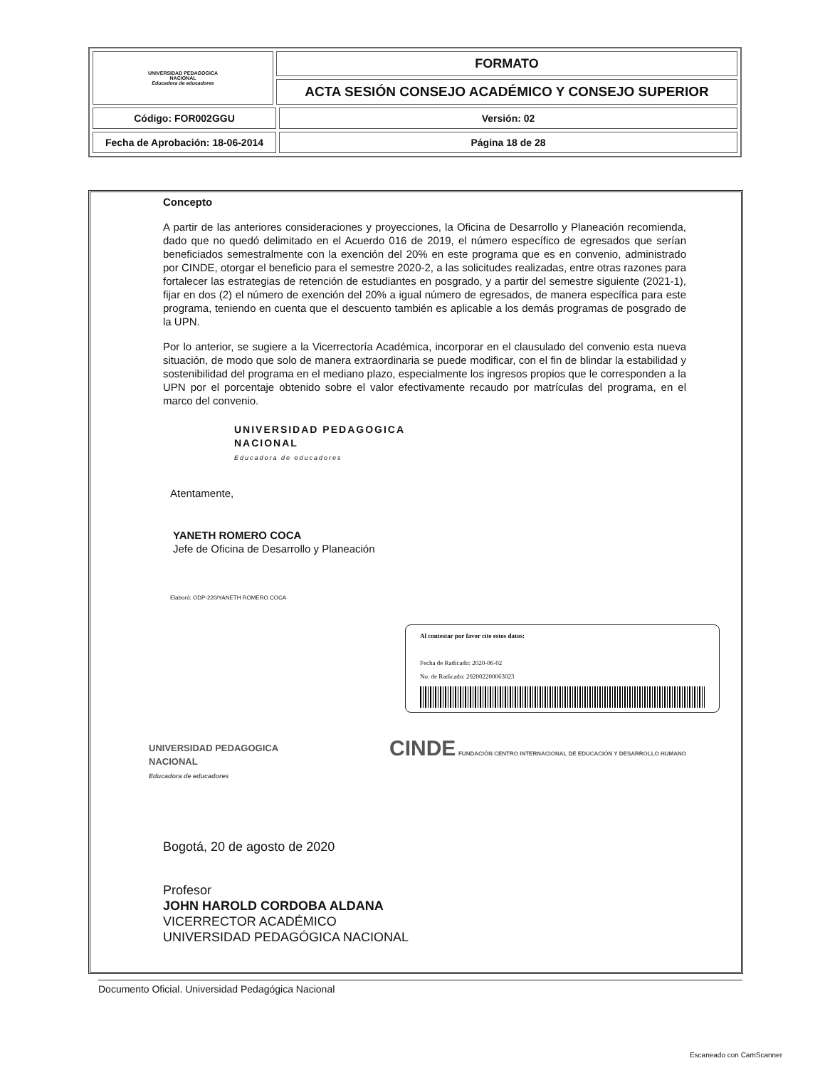| UNIVERSIDAD PEDAGOGICA NACIONAL Educadora de educadores | FORMATO | |
| | ACTA SESIÓN CONSEJO ACADÉMICO Y CONSEJO SUPERIOR | |
| Código: FOR002GGU | | Versión: 02 |
| Fecha de Aprobación: 18-06-2014 | | Página 18 de 28 |
Concepto
A partir de las anteriores consideraciones y proyecciones, la Oficina de Desarrollo y Planeación recomienda, dado que no quedó delimitado en el Acuerdo 016 de 2019, el número específico de egresados que serían beneficiados semestralmente con la exención del 20% en este programa que es en convenio, administrado por CINDE, otorgar el beneficio para el semestre 2020-2, a las solicitudes realizadas, entre otras razones para fortalecer las estrategias de retención de estudiantes en posgrado, y a partir del semestre siguiente (2021-1), fijar en dos (2) el número de exención del 20% a igual número de egresados, de manera específica para este programa, teniendo en cuenta que el descuento también es aplicable a los demás programas de posgrado de la UPN.
Por lo anterior, se sugiere a la Vicerrectoría Académica, incorporar en el clausulado del convenio esta nueva situación, de modo que solo de manera extraordinaria se puede modificar, con el fin de blindar la estabilidad y sostenibilidad del programa en el mediano plazo, especialmente los ingresos propios que le corresponden a la UPN por el porcentaje obtenido sobre el valor efectivamente recaudo por matrículas del programa, en el marco del convenio.
UNIVERSIDAD PEDAGOGICA
NACIONAL
Educadora de educadores
Atentamente,
YANETH ROMERO COCA
Jefe de Oficina de Desarrollo y Planeación
Elaboró: ODP-220/YANETH ROMERO COCA
Al contestar por favor cite estos datos:
Fecha de Radicado: 2020-06-02
No. de Radicado: 202002200063023
UNIVERSIDAD PEDAGOGICA
NACIONAL
Educadora de educadores
CINDE FUNDACIÓN CENTRO INTERNACIONAL DE EDUCACIÓN Y DESARROLLO HUMANO
Bogotá, 20 de agosto de 2020
Profesor
JOHN HAROLD CORDOBA ALDANA
VICERRECTOR ACADÉMICO
UNIVERSIDAD PEDAGÓGICA NACIONAL
Documento Oficial. Universidad Pedagógica Nacional
Escaneado con CamScanner